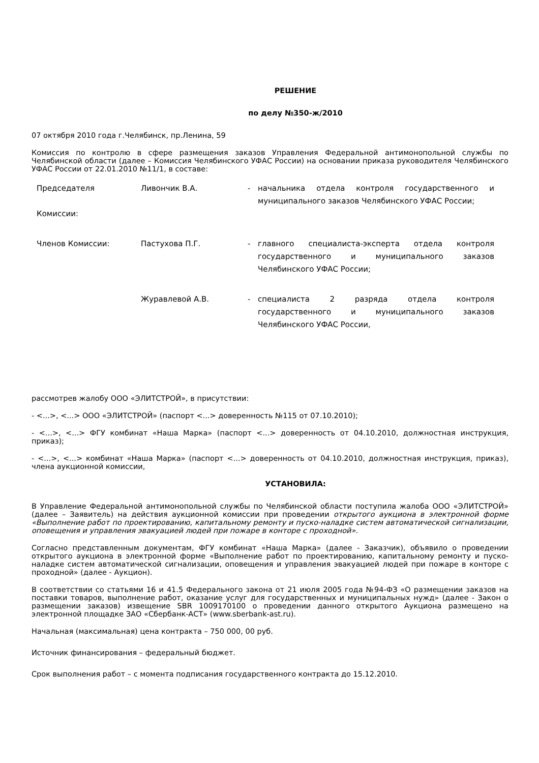РЕШЕНИЕ
по делу №350-ж/2010
07 октября 2010 года г.Челябинск, пр.Ленина, 59
Комиссия по контролю в сфере размещения заказов Управления Федеральной антимонопольной службы по Челябинской области (далее – Комиссия Челябинского УФАС России) на основании приказа руководителя Челябинского УФАС России от 22.01.2010 №11/1, в составе:
| Председателя Комиссии: | Ливончик В.А. | - | начальника отдела контроля государственного и муниципального заказов Челябинского УФАС России; |
| Членов Комиссии: | Пастухова П.Г. | - | главного специалиста-эксперта отдела контроля государственного и муниципального заказов Челябинского УФАС России; |
| | Журавлевой А.В. | - | специалиста 2 разряда отдела контроля государственного и муниципального заказов Челябинского УФАС России, |
рассмотрев жалобу ООО «ЭЛИТСТРОЙ», в присутствии:
- <...>, <...> ООО «ЭЛИТСТРОЙ» (паспорт <...> доверенность №115 от 07.10.2010);
- <...>, <...> ФГУ комбинат «Наша Марка» (паспорт <...> доверенность от 04.10.2010, должностная инструкция, приказ);
- <...>, <...> комбинат «Наша Марка» (паспорт <...> доверенность от 04.10.2010, должностная инструкция, приказ), члена аукционной комиссии,
УСТАНОВИЛА:
В Управление Федеральной антимонопольной службы по Челябинской области поступила жалоба ООО «ЭЛИТСТРОЙ» (далее – Заявитель) на действия аукционной комиссии при проведении открытого аукциона в электронной форме «Выполнение работ по проектированию, капитальному ремонту и пуско-наладке систем автоматической сигнализации, оповещения и управления эвакуацией людей при пожаре в конторе с проходной».
Согласно представленным документам, ФГУ комбинат «Наша Марка» (далее - Заказчик), объявило о проведении открытого аукциона в электронной форме «Выполнение работ по проектированию, капитальному ремонту и пуско-наладке систем автоматической сигнализации, оповещения и управления эвакуацией людей при пожаре в конторе с проходной» (далее - Аукцион).
В соответствии со статьями 16 и 41.5 Федерального закона от 21 июля 2005 года №94-ФЗ «О размещении заказов на поставки товаров, выполнение работ, оказание услуг для государственных и муниципальных нужд» (далее - Закон о размещении заказов) извещение SBR 1009170100 о проведении данного открытого Аукциона размещено на электронной площадке ЗАО «Сбербанк-АСТ» (www.sberbank-ast.ru).
Начальная (максимальная) цена контракта – 750 000, 00 руб.
Источник финансирования – федеральный бюджет.
Срок выполнения работ – с момента подписания государственного контракта до 15.12.2010.